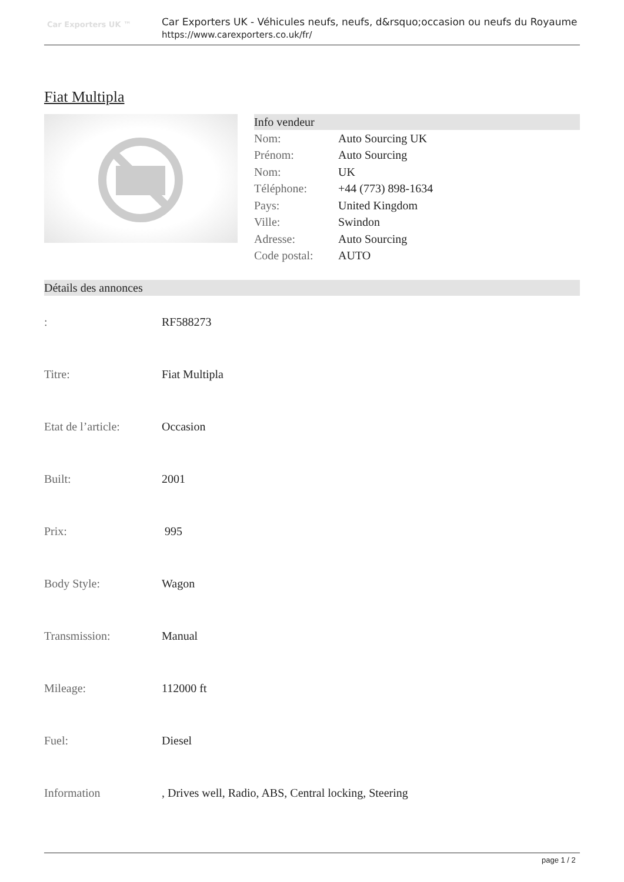Car Exporters UK ™
Car Exporters UK - Véhicules neufs, neufs, d&rsquo;occasion ou neufs du Royaume
https://www.carexporters.co.uk/fr/
Fiat Multipla
Info vendeur
| Nom: | Auto Sourcing UK |
| Prénom: | Auto Sourcing |
| Nom: | UK |
| Téléphone: | +44 (773) 898-1634 |
| Pays: | United Kingdom |
| Ville: | Swindon |
| Adresse: | Auto Sourcing |
| Code postal: | AUTO |
Détails des annonces
| : | RF588273 |
| Titre: | Fiat Multipla |
| Etat de l’article: | Occasion |
| Built: | 2001 |
| Prix: | 995 |
| Body Style: | Wagon |
| Transmission: | Manual |
| Mileage: | 112000 ft |
| Fuel: | Diesel |
| Information | , Drives well, Radio, ABS, Central locking, Steering |
page 1 / 2